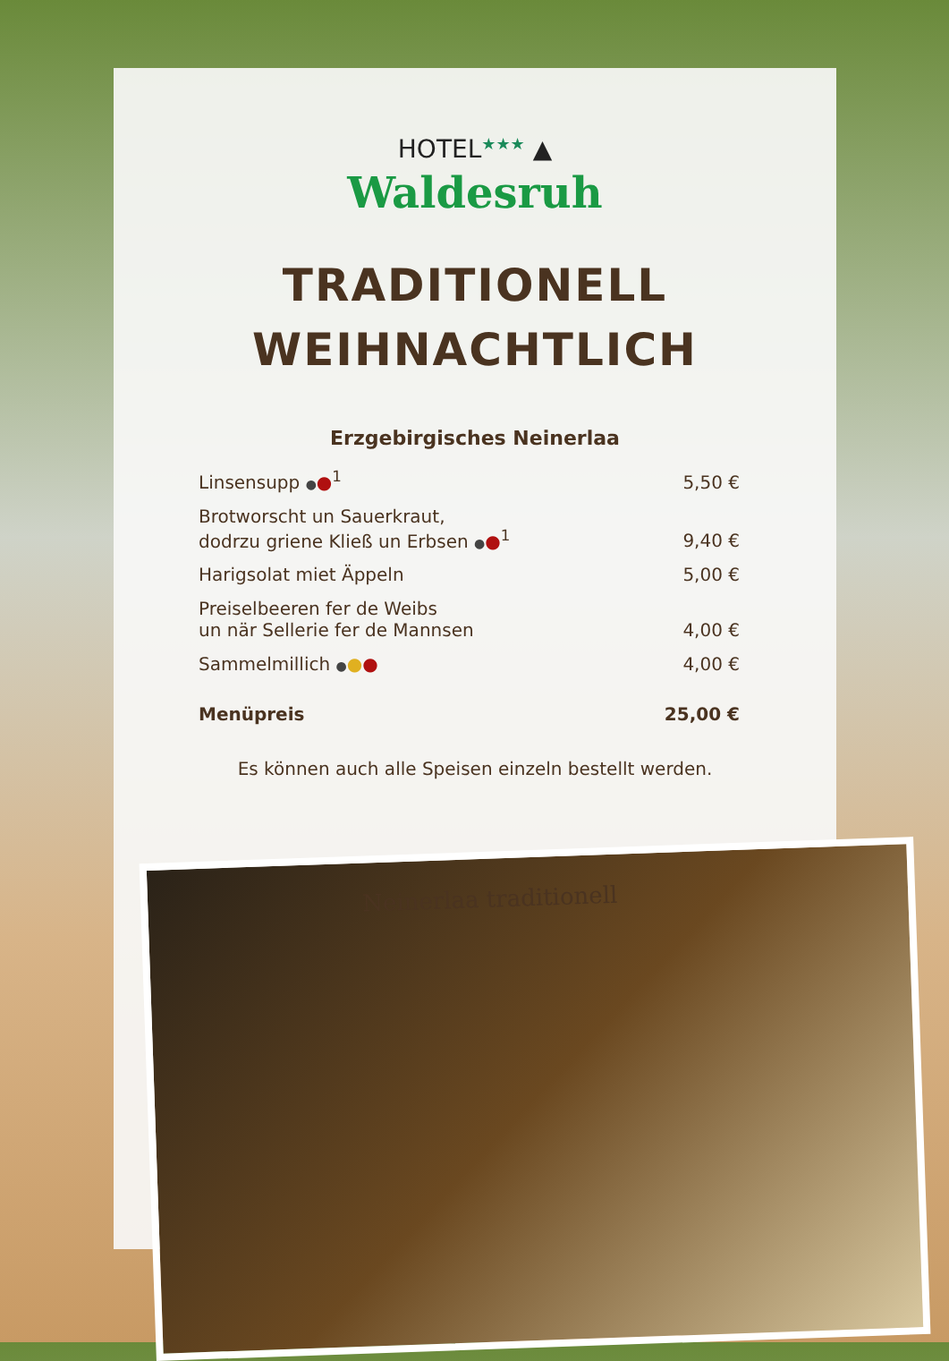HOTEL★★★ ▲
Waldesruh
TRADITIONELL
WEIHNACHTLICH
Erzgebirgisches Neinerlaa
| Linsensupp ● ●<sup>1</sup> | 5,50 € |
| Brotworscht un Sauerkraut, dodrzu griene Kließ un Erbsen ● ●<sup>1</sup> | 9,40 € |
| Harigsolat miet Äppeln | 5,00 € |
| Preiselbeeren fer de Weibs un när Sellerie fer de Mannsen | 4,00 € |
| Sammelmillich ● ● ● | 4,00 € |
| Menüpreis | 25,00 € |
Es können auch alle Speisen einzeln bestellt werden.
Neinerlaa traditionell